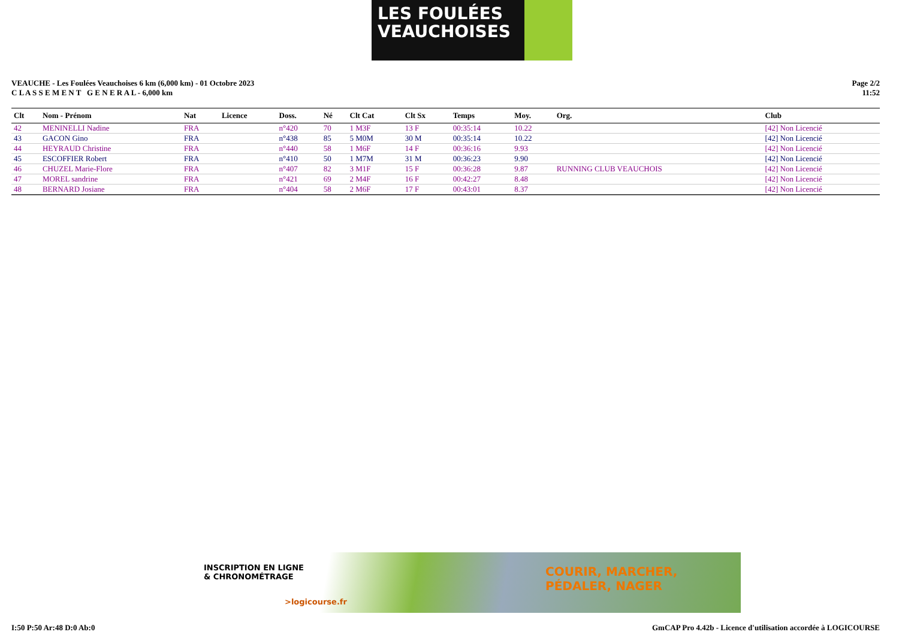LES FOULÉES
VEAUCHOISES
VEAUCHE - Les Foulées Veauchoises 6 km (6,000 km) - 01 Octobre 2023
C L A S S E M E N T G E N E R A L - 6,000 km
Page 2/2
11:52
| Clt | Nom - Prénom | Nat | Licence | Doss. | Né | Clt Cat | Clt Sx | Temps | Moy. | Org. | Club |
| --- | --- | --- | --- | --- | --- | --- | --- | --- | --- | --- | --- |
| 42 | MENINELLI Nadine | FRA | | n°420 | 70 | 1 M3F | 13 F | 00:35:14 | 10.22 | | [42] Non Licencié |
| 43 | GACON Gino | FRA | | n°438 | 85 | 5 M0M | 30 M | 00:35:14 | 10.22 | | [42] Non Licencié |
| 44 | HEYRAUD Christine | FRA | | n°440 | 58 | 1 M6F | 14 F | 00:36:16 | 9.93 | | [42] Non Licencié |
| 45 | ESCOFFIER Robert | FRA | | n°410 | 50 | 1 M7M | 31 M | 00:36:23 | 9.90 | | [42] Non Licencié |
| 46 | CHUZEL Marie-Flore | FRA | | n°407 | 82 | 3 M1F | 15 F | 00:36:28 | 9.87 | RUNNING CLUB VEAUCHOIS | [42] Non Licencié |
| 47 | MOREL sandrine | FRA | | n°421 | 69 | 2 M4F | 16 F | 00:42:27 | 8.48 | | [42] Non Licencié |
| 48 | BERNARD Josiane | FRA | | n°404 | 58 | 2 M6F | 17 F | 00:43:01 | 8.37 | | [42] Non Licencié |
INSCRIPTION EN LIGNE
& CHRONOMÉTRAGE
>logicourse.fr
COURIR, MARCHER,
PÉDALER, NAGER
I:50 P:50 Ar:48 D:0 Ab:0 GmCAP Pro 4.42b - Licence d'utilisation accordée à LOGICOURSE